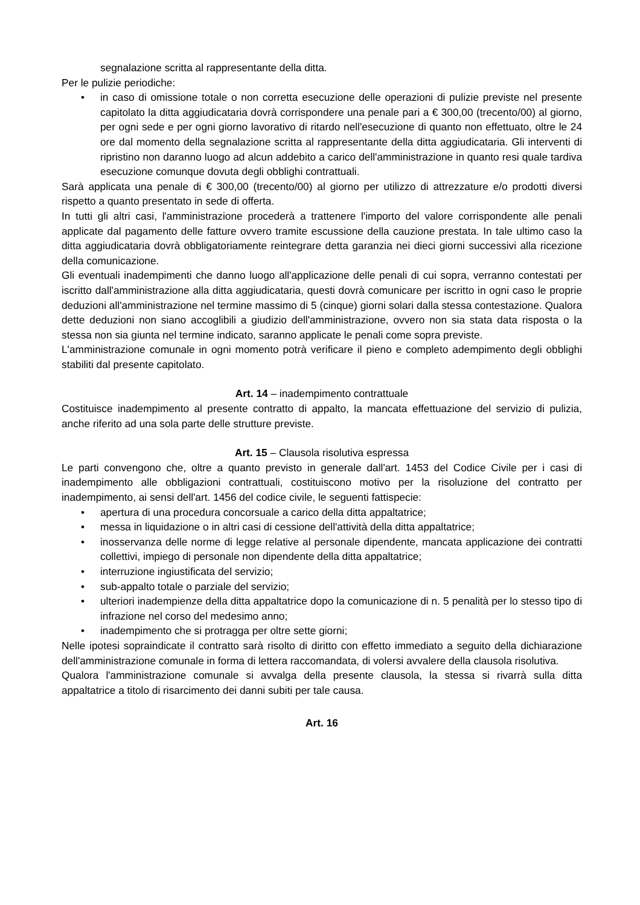segnalazione scritta al rappresentante della ditta.
Per le pulizie periodiche:
• in caso di omissione totale o non corretta esecuzione delle operazioni di pulizie previste nel presente capitolato la ditta aggiudicataria dovrà corrispondere una penale pari a € 300,00 (trecento/00) al giorno, per ogni sede e per ogni giorno lavorativo di ritardo nell'esecuzione di quanto non effettuato, oltre le 24 ore dal momento della segnalazione scritta al rappresentante della ditta aggiudicataria. Gli interventi di ripristino non daranno luogo ad alcun addebito a carico dell'amministrazione in quanto resi quale tardiva esecuzione comunque dovuta degli obblighi contrattuali.
Sarà applicata una penale di € 300,00 (trecento/00) al giorno per utilizzo di attrezzature e/o prodotti diversi rispetto a quanto presentato in sede di offerta.
In tutti gli altri casi, l'amministrazione procederà a trattenere l'importo del valore corrispondente alle penali applicate dal pagamento delle fatture ovvero tramite escussione della cauzione prestata. In tale ultimo caso la ditta aggiudicataria dovrà obbligatoriamente reintegrare detta garanzia nei dieci giorni successivi alla ricezione della comunicazione.
Gli eventuali inadempimenti che danno luogo all'applicazione delle penali di cui sopra, verranno contestati per iscritto dall'amministrazione alla ditta aggiudicataria, questi dovrà comunicare per iscritto in ogni caso le proprie deduzioni all'amministrazione nel termine massimo di 5 (cinque) giorni solari dalla stessa contestazione. Qualora dette deduzioni non siano accoglibili a giudizio dell'amministrazione, ovvero non sia stata data risposta o la stessa non sia giunta nel termine indicato, saranno applicate le penali come sopra previste.
L'amministrazione comunale in ogni momento potrà verificare il pieno e completo adempimento degli obblighi stabiliti dal presente capitolato.
Art. 14 – inadempimento contrattuale
Costituisce inadempimento al presente contratto di appalto, la mancata effettuazione del servizio di pulizia, anche riferito ad una sola parte delle strutture previste.
Art. 15 – Clausola risolutiva espressa
Le parti convengono che, oltre a quanto previsto in generale dall'art. 1453 del Codice Civile per i casi di inadempimento alle obbligazioni contrattuali, costituiscono motivo per la risoluzione del contratto per inadempimento, ai sensi dell'art. 1456 del codice civile, le seguenti fattispecie:
• apertura di una procedura concorsuale a carico della ditta appaltatrice;
• messa in liquidazione o in altri casi di cessione dell'attività della ditta appaltatrice;
• inosservanza delle norme di legge relative al personale dipendente, mancata applicazione dei contratti collettivi, impiego di personale non dipendente della ditta appaltatrice;
• interruzione ingiustificata del servizio;
• sub-appalto totale o parziale del servizio;
• ulteriori inadempienze della ditta appaltatrice dopo la comunicazione di n. 5 penalità per lo stesso tipo di infrazione nel corso del medesimo anno;
• inadempimento che si protragga per oltre sette giorni;
Nelle ipotesi sopraindicate il contratto sarà risolto di diritto con effetto immediato a seguito della dichiarazione dell'amministrazione comunale in forma di lettera raccomandata, di volersi avvalere della clausola risolutiva.
Qualora l'amministrazione comunale si avvalga della presente clausola, la stessa si rivarrà sulla ditta appaltatrice a titolo di risarcimento dei danni subiti per tale causa.
Art. 16